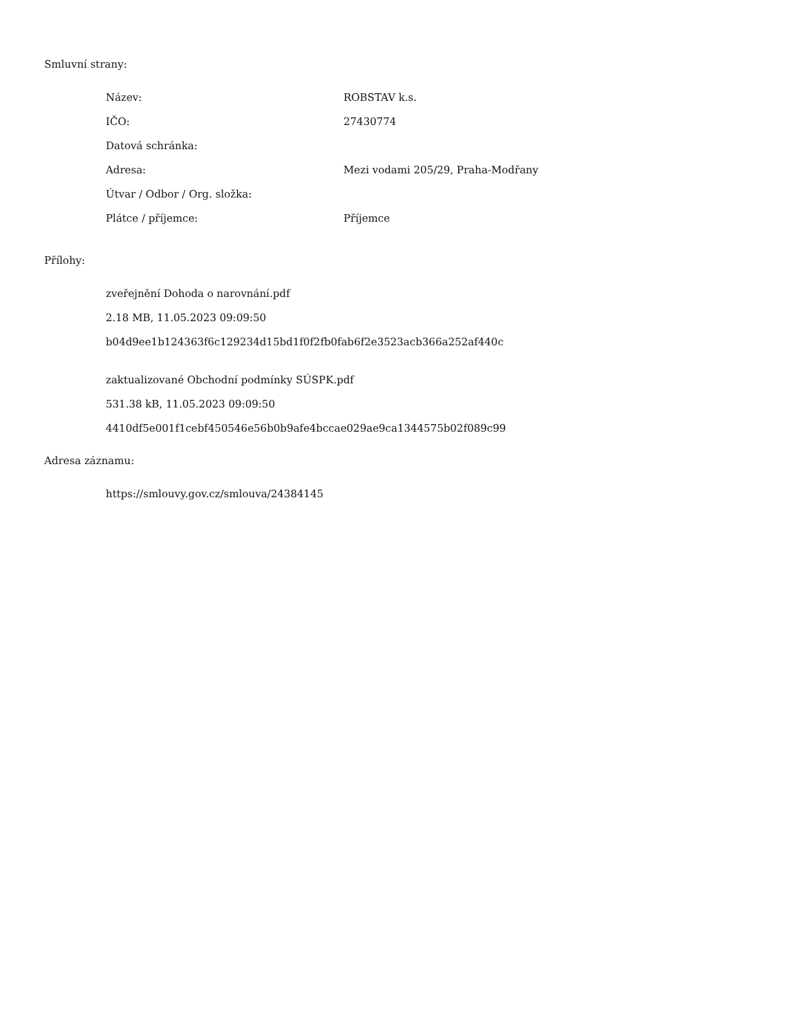Smluvní strany:
| Název: | ROBSTAV k.s. |
| IČO: | 27430774 |
| Datová schránka: | |
| Adresa: | Mezi vodami 205/29, Praha-Modřany |
| Útvar / Odbor / Org. složka: | |
| Plátce / příjemce: | Příjemce |
Přílohy:
zveřejnění Dohoda o narovnání.pdf
2.18 MB, 11.05.2023 09:09:50
b04d9ee1b124363f6c129234d15bd1f0f2fb0fab6f2e3523acb366a252af440c
zaktualizované Obchodní podmínky SÚSPK.pdf
531.38 kB, 11.05.2023 09:09:50
4410df5e001f1cebf450546e56b0b9afe4bccae029ae9ca1344575b02f089c99
Adresa záznamu:
https://smlouvy.gov.cz/smlouva/24384145